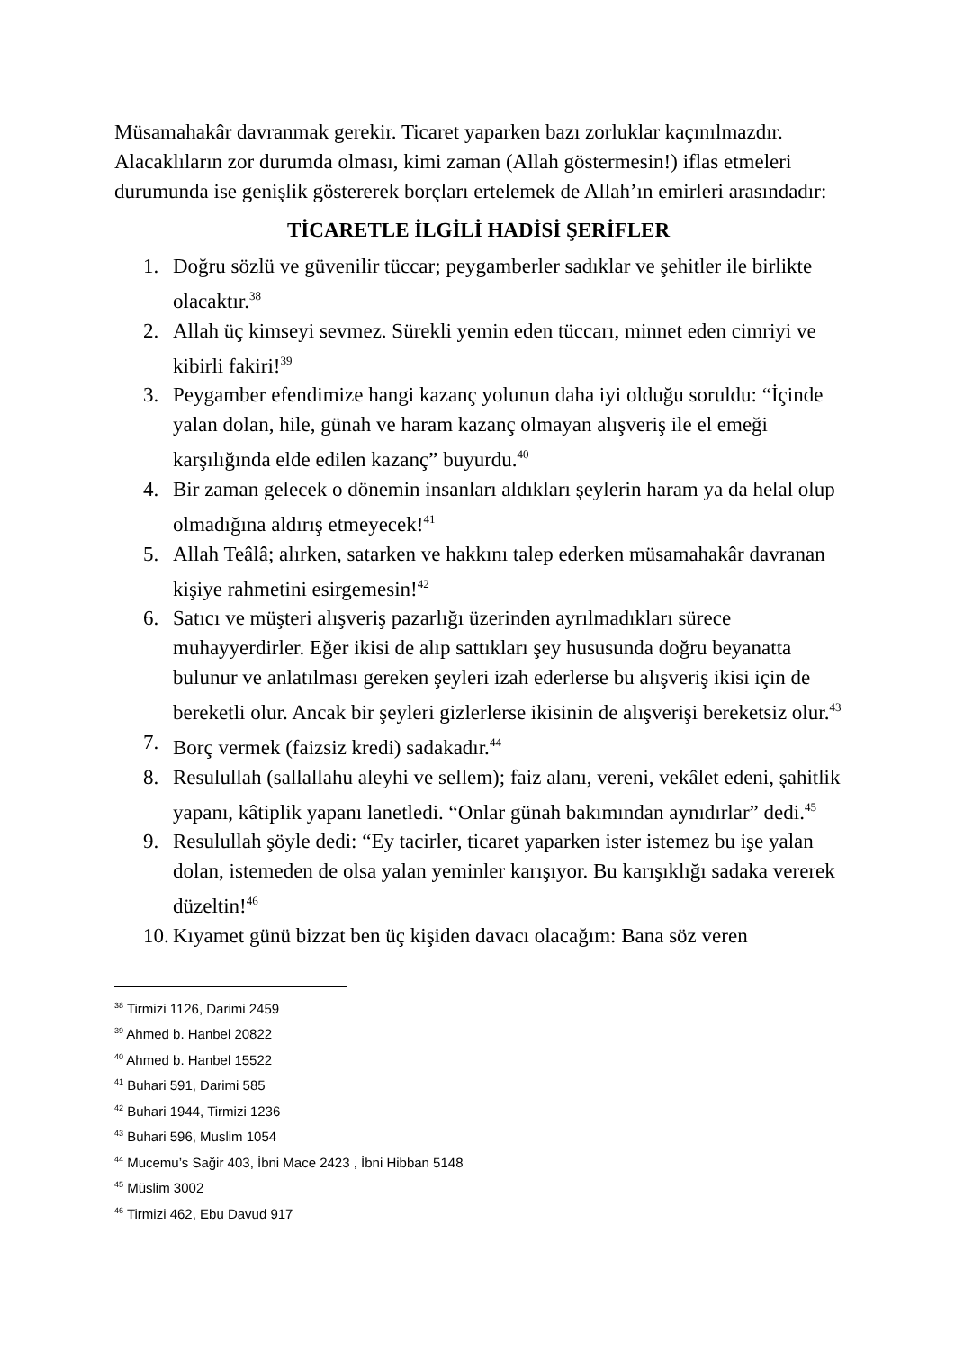Müsamahakâr davranmak gerekir. Ticaret yaparken bazı zorluklar kaçınılmazdır. Alacaklıların zor durumda olması, kimi zaman (Allah göstermesin!) iflas etmeleri durumunda ise genişlik göstererek borçları ertelemek de Allah’ın emirleri arasındadır:
TİCARETLE İLGİLİ HADİSİ ŞERİFLER
1. Doğru sözlü ve güvenilir tüccar; peygamberler sadıklar ve şehitler ile birlikte olacaktır.<sup>38</sup>
2. Allah üç kimseyi sevmez. Sürekli yemin eden tüccarı, minnet eden cimriyi ve kibirli fakiri!<sup>39</sup>
3. Peygamber efendimize hangi kazanç yolunun daha iyi olduğu soruldu: “İçinde yalan dolan, hile, günah ve haram kazanç olmayan alışveriş ile el emeği karşılığında elde edilen kazanç” buyurdu.<sup>40</sup>
4. Bir zaman gelecek o dönemin insanları aldıkları şeylerin haram ya da helal olup olmadığına aldırış etmeyecek!<sup>41</sup>
5. Allah Teâlâ; alırken, satarken ve hakkını talep ederken müsamahakâr davranan kişiye rahmetini esirgemesin!<sup>42</sup>
6. Satıcı ve müşteri alışveriş pazarlığı üzerinden ayrılmadıkları sürece muhayyerdirler. Eğer ikisi de alıp sattıkları şey hususunda doğru beyanatta bulunur ve anlatılması gereken şeyleri izah ederlerse bu alışveriş ikisi için de bereketli olur. Ancak bir şeyleri gizlerlerse ikisinin de alışverişi bereketsiz olur.<sup>43</sup>
7. Borç vermek (faizsiz kredi) sadakadır.<sup>44</sup>
8. Resulullah (sallallahu aleyhi ve sellem); faiz alanı, vereni, vekâlet edeni, şahitlik yapanı, kâtiplik yapanı lanetledi. “Onlar günah bakımından aynıdırlar” dedi.<sup>45</sup>
9. Resulullah şöyle dedi: “Ey tacirler, ticaret yaparken ister istemez bu işe yalan dolan, istemeden de olsa yalan yeminler karışıyor. Bu karışıklığı sadaka vererek düzeltin!<sup>46</sup>
10. Kıyamet günü bizzat ben üç kişiden davacı olacağım: Bana söz veren
<sup>38</sup> Tirmizi 1126, Darimi 2459
<sup>39</sup> Ahmed b. Hanbel 20822
<sup>40</sup> Ahmed b. Hanbel 15522
<sup>41</sup> Buhari 591, Darimi 585
<sup>42</sup> Buhari 1944, Tirmizi 1236
<sup>43</sup> Buhari 596, Muslim 1054
<sup>44</sup> Mucemu’s Sağir 403, İbni Mace 2423 , İbni Hibban 5148
<sup>45</sup> Müslim 3002
<sup>46</sup> Tirmizi 462, Ebu Davud 917